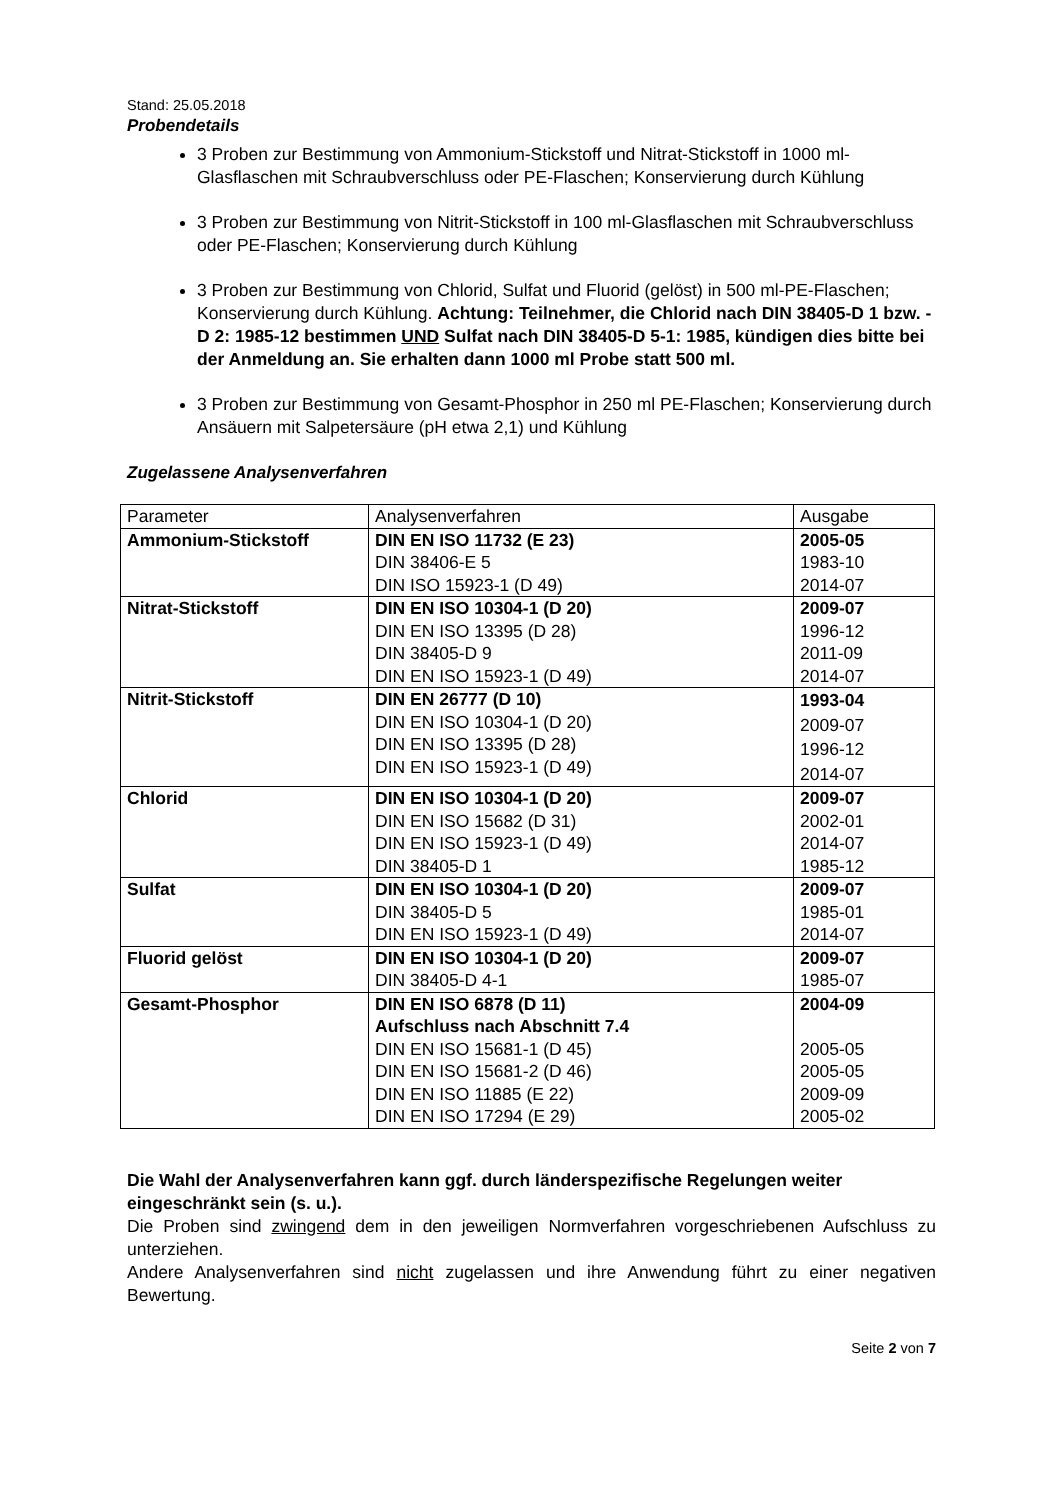Stand: 25.05.2018
Probendetails
3 Proben zur Bestimmung von Ammonium-Stickstoff und Nitrat-Stickstoff in 1000 ml-Glasflaschen mit Schraubverschluss oder PE-Flaschen; Konservierung durch Kühlung
3 Proben zur Bestimmung von Nitrit-Stickstoff in 100 ml-Glasflaschen mit Schraubverschluss oder PE-Flaschen; Konservierung durch Kühlung
3 Proben zur Bestimmung von Chlorid, Sulfat und Fluorid (gelöst) in 500 ml-PE-Flaschen; Konservierung durch Kühlung. Achtung: Teilnehmer, die Chlorid nach DIN 38405-D 1 bzw. -D 2: 1985-12 bestimmen UND Sulfat nach DIN 38405-D 5-1: 1985, kündigen dies bitte bei der Anmeldung an. Sie erhalten dann 1000 ml Probe statt 500 ml.
3 Proben zur Bestimmung von Gesamt-Phosphor in 250 ml PE-Flaschen; Konservierung durch Ansäuern mit Salpetersäure (pH etwa 2,1) und Kühlung
Zugelassene Analysenverfahren
| Parameter | Analysenverfahren | Ausgabe |
| Ammonium-Stickstoff | DIN EN ISO 11732 (E 23) DIN 38406-E 5 DIN ISO 15923-1 (D 49) | 2005-05 1983-10 2014-07 |
| Nitrat-Stickstoff | DIN EN ISO 10304-1 (D 20) DIN EN ISO 13395 (D 28) DIN 38405-D 9 DIN EN ISO 15923-1 (D 49) | 2009-07 1996-12 2011-09 2014-07 |
| Nitrit-Stickstoff | DIN EN 26777 (D 10) DIN EN ISO 10304-1 (D 20) DIN EN ISO 13395 (D 28) DIN EN ISO 15923-1 (D 49) | 1993-04 2009-07 1996-12 2014-07 |
| Chlorid | DIN EN ISO 10304-1 (D 20) DIN EN ISO 15682 (D 31) DIN EN ISO 15923-1 (D 49) DIN 38405-D 1 | 2009-07 2002-01 2014-07 1985-12 |
| Sulfat | DIN EN ISO 10304-1 (D 20) DIN 38405-D 5 DIN EN ISO 15923-1 (D 49) | 2009-07 1985-01 2014-07 |
| Fluorid gelöst | DIN EN ISO 10304-1 (D 20) DIN 38405-D 4-1 | 2009-07 1985-07 |
| Gesamt-Phosphor | DIN EN ISO 6878 (D 11) Aufschluss nach Abschnitt 7.4 DIN EN ISO 15681-1 (D 45) DIN EN ISO 15681-2 (D 46) DIN EN ISO 11885 (E 22) DIN EN ISO 17294 (E 29) | 2004-09 2005-05 2005-05 2009-09 2005-02 |
Die Wahl der Analysenverfahren kann ggf. durch länderspezifische Regelungen weiter eingeschränkt sein (s. u.).
Die Proben sind zwingend dem in den jeweiligen Normverfahren vorgeschriebenen Aufschluss zu unterziehen.
Andere Analysenverfahren sind nicht zugelassen und ihre Anwendung führt zu einer negativen Bewertung.
Seite 2 von 7